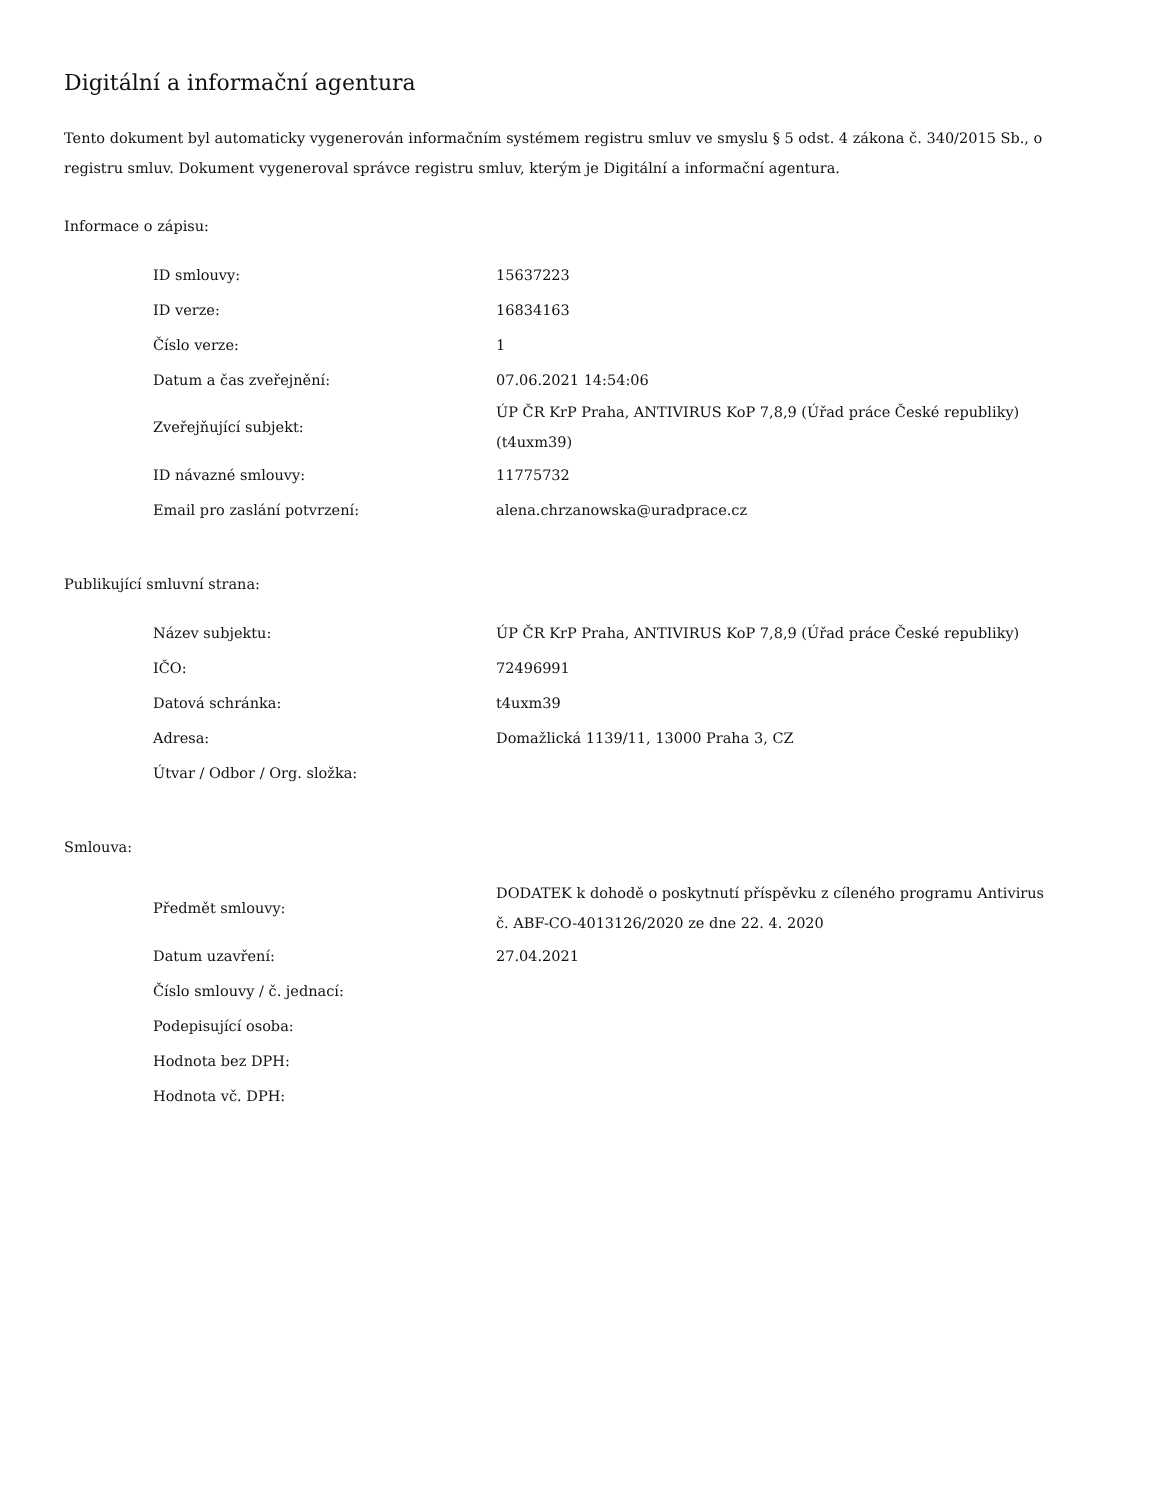Digitální a informační agentura
Tento dokument byl automaticky vygenerován informačním systémem registru smluv ve smyslu § 5 odst. 4 zákona č. 340/2015 Sb., o registru smluv. Dokument vygeneroval správce registru smluv, kterým je Digitální a informační agentura.
Informace o zápisu:
| ID smlouvy: | 15637223 |
| ID verze: | 16834163 |
| Číslo verze: | 1 |
| Datum a čas zveřejnění: | 07.06.2021 14:54:06 |
| Zveřejňující subjekt: | ÚP ČR KrP Praha, ANTIVIRUS KoP 7,8,9 (Úřad práce České republiky) (t4uxm39) |
| ID návazné smlouvy: | 11775732 |
| Email pro zaslání potvrzení: | alena.chrzanowska@uradprace.cz |
Publikující smluvní strana:
| Název subjektu: | ÚP ČR KrP Praha, ANTIVIRUS KoP 7,8,9 (Úřad práce České republiky) |
| IČO: | 72496991 |
| Datová schránka: | t4uxm39 |
| Adresa: | Domažlická 1139/11, 13000 Praha 3, CZ |
| Útvar / Odbor / Org. složka: | |
Smlouva:
| Předmět smlouvy: | DODATEK k dohodě o poskytnutí příspěvku z cíleného programu Antivirus č. ABF-CO-4013126/2020 ze dne 22. 4. 2020 |
| Datum uzavření: | 27.04.2021 |
| Číslo smlouvy / č. jednací: | |
| Podepisující osoba: | |
| Hodnota bez DPH: | |
| Hodnota vč. DPH: | |